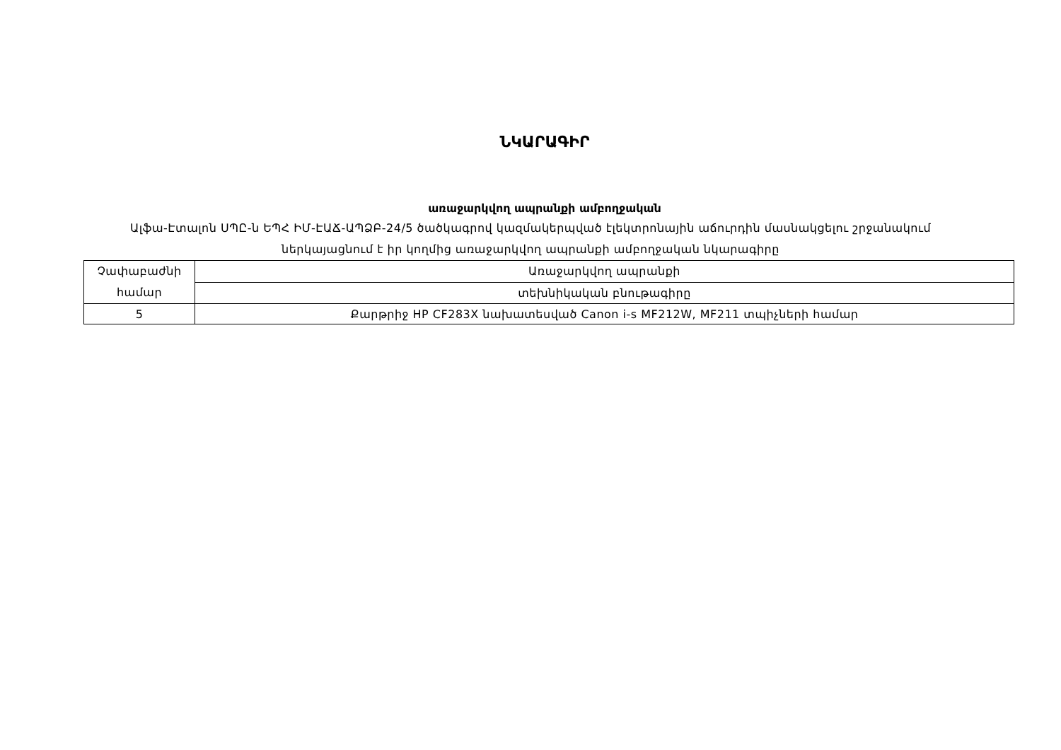ՆԿԱՐԱԳԻՐ
առաջարկվող ապրանքի ամբողջական
Ալֆա-Էտալոն ՍՊԸ-ն ԵՊՀ ԻՄ-ԷԱՃ-ԱՊՁԲ-24/5 ծածկագրով կազմակերպված էլեկտրոնային աճուրդին մասնակցելու շրջանակում ներկայացնում է իր կողմից առաջարկվող ապրանքի ամբողջական նկարագիրը
| Չափաբաժնի համար | Առաջարկվող ապրանքի |
| | տեխնիկական բնութագիրը |
| 5 | Քարթրիջ HP CF283X նախատեսված Canon i-s MF212W, MF211 տպիչների համար |